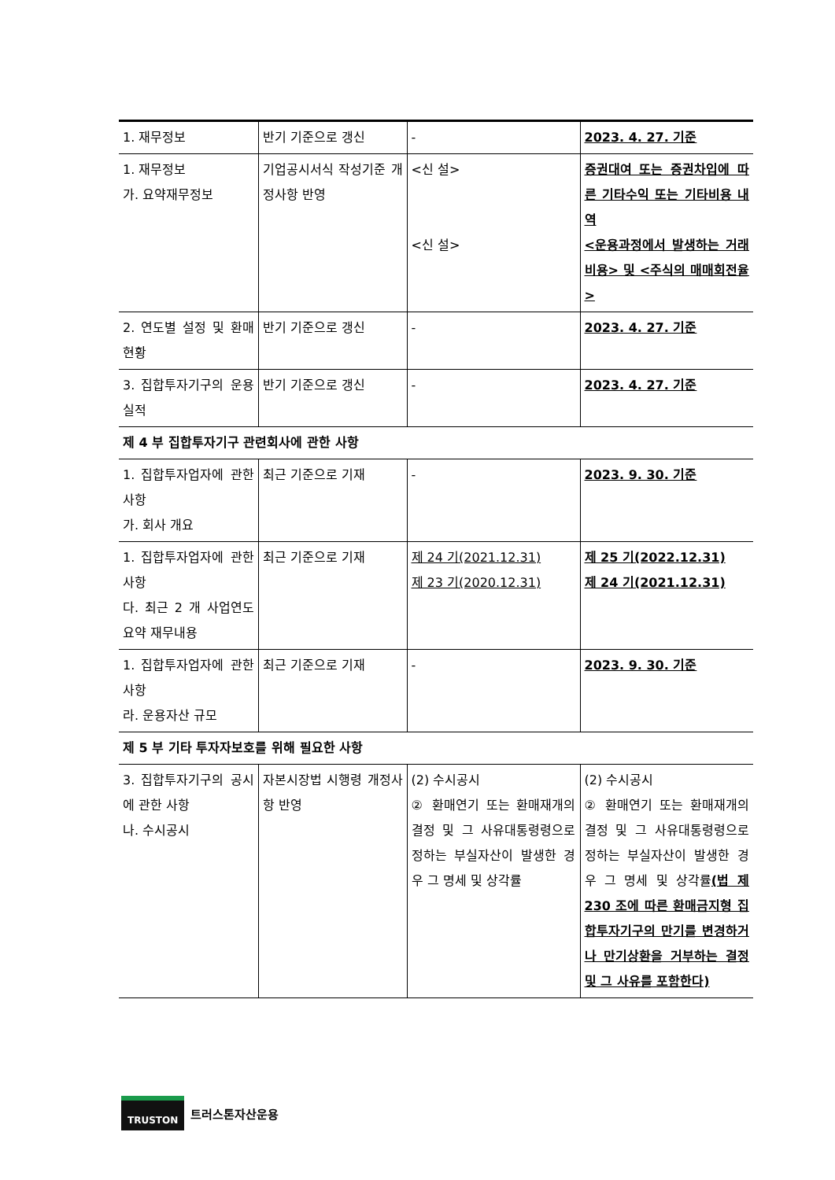| 1. 재무정보 | 반기 기준으로 갱신 | - | 2023. 4. 27. 기준 |
| 1. 재무정보 가. 요약재무정보 | 기업공시서식 작성기준 개정사항 반영 | <신 설> <신 설> | 증권대여 또는 증권차입에 따른 기타수익 또는 기타비용 내역 <운용과정에서 발생하는 거래비용> 및 <주식의 매매회전율> |
| 2. 연도별 설정 및 환매 현황 | 반기 기준으로 갱신 | - | 2023. 4. 27. 기준 |
| 3. 집합투자기구의 운용실적 | 반기 기준으로 갱신 | - | 2023. 4. 27. 기준 |
| 제 4 부 집합투자기구 관련회사에 관한 사항 | | | |
| 1. 집합투자업자에 관한 사항 가. 회사 개요 | 최근 기준으로 기재 | - | 2023. 9. 30. 기준 |
| 1. 집합투자업자에 관한 사항 다. 최근 2 개 사업연도 요약 재무내용 | 최근 기준으로 기재 | 제 24 기(2021.12.31) 제 23 기(2020.12.31) | 제 25 기(2022.12.31) 제 24 기(2021.12.31) |
| 1. 집합투자업자에 관한 사항 라. 운용자산 규모 | 최근 기준으로 기재 | - | 2023. 9. 30. 기준 |
| 제 5 부 기타 투자자보호를 위해 필요한 사항 | | | |
| 3. 집합투자기구의 공시에 관한 사항 나. 수시공시 | 자본시장법 시행령 개정사항 반영 | (2) 수시공시 ② 환매연기 또는 환매재개의 결정 및 그 사유대통령령으로 정하는 부실자산이 발생한 경우 그 명세 및 상각률 | (2) 수시공시 ② 환매연기 또는 환매재개의 결정 및 그 사유대통령령으로 정하는 부실자산이 발생한 경우 그 명세 및 상각률 (법 제 230 조에 따른 환매금지형 집합투자기구의 만기를 변경하거나 만기상환을 거부하는 결정 및 그 사유를 포함한다) |
TRUSTON 트러스톤자산운용